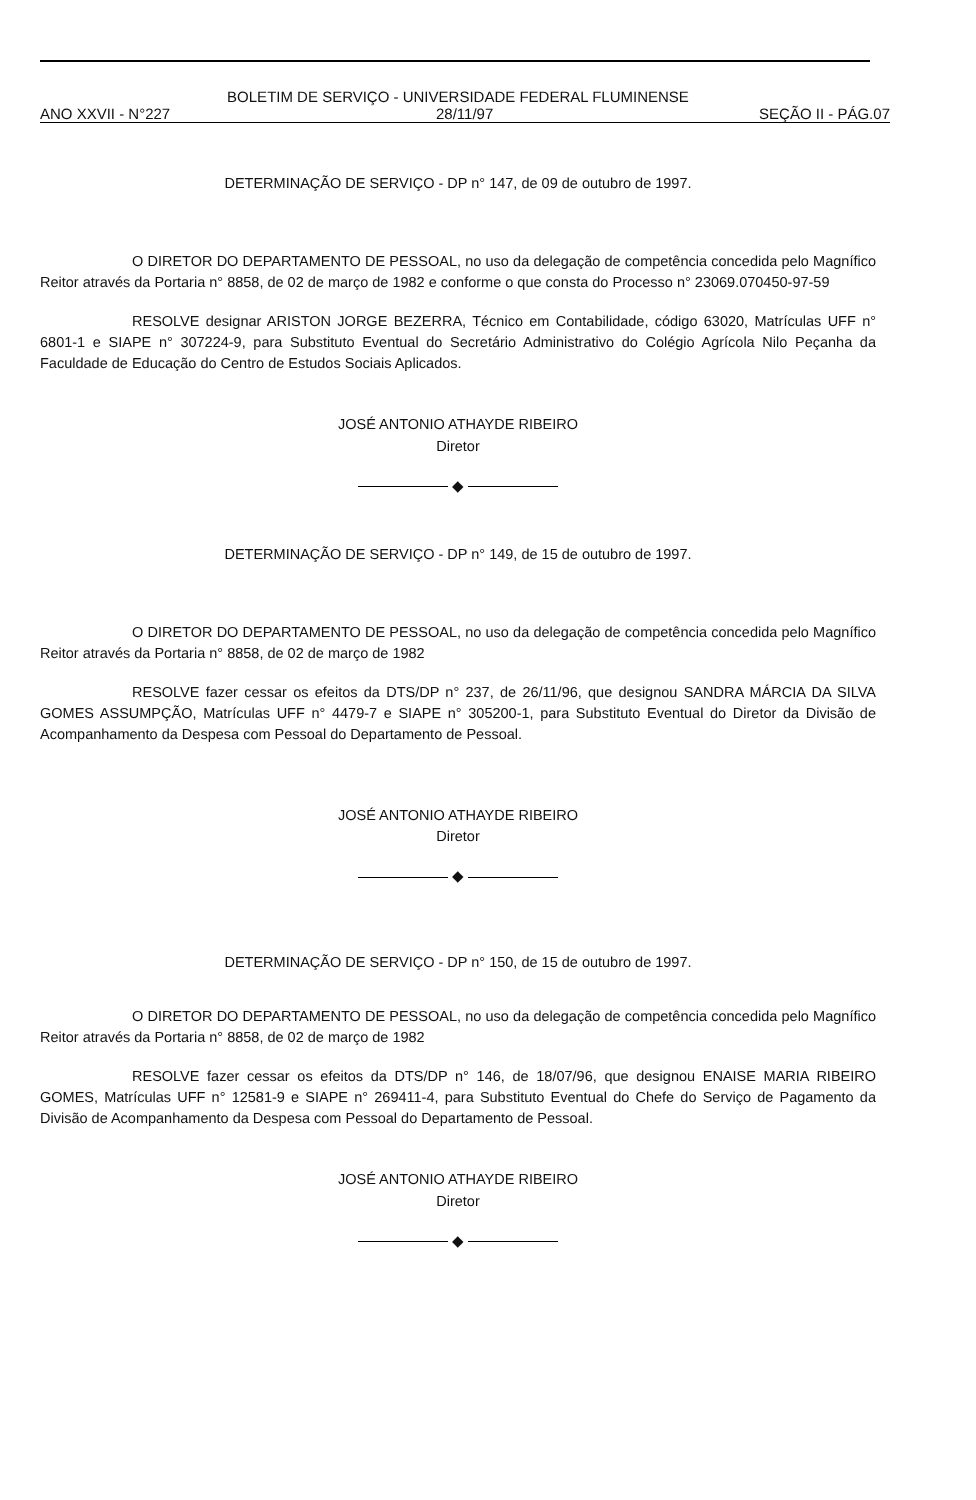BOLETIM DE SERVIÇO - UNIVERSIDADE FEDERAL FLUMINENSE
ANO XXVII - N°227 28/11/97 SEÇÃO II - PÁG.07
DETERMINAÇÃO DE SERVIÇO - DP n° 147, de 09 de outubro de 1997.
O DIRETOR DO DEPARTAMENTO DE PESSOAL, no uso da delegação de competência concedida pelo Magnífico Reitor através da Portaria n° 8858, de 02 de março de 1982 e conforme o que consta do Processo n° 23069.070450-97-59
RESOLVE designar ARISTON JORGE BEZERRA, Técnico em Contabilidade, código 63020, Matrículas UFF n° 6801-1 e SIAPE n° 307224-9, para Substituto Eventual do Secretário Administrativo do Colégio Agrícola Nilo Peçanha da Faculdade de Educação do Centro de Estudos Sociais Aplicados.
JOSÉ ANTONIO ATHAYDE RIBEIRO
Diretor
◆
DETERMINAÇÃO DE SERVIÇO - DP n° 149, de 15 de outubro de 1997.
O DIRETOR DO DEPARTAMENTO DE PESSOAL, no uso da delegação de competência concedida pelo Magnífico Reitor através da Portaria n° 8858, de 02 de março de 1982
RESOLVE fazer cessar os efeitos da DTS/DP n° 237, de 26/11/96, que designou SANDRA MÁRCIA DA SILVA GOMES ASSUMPÇÃO, Matrículas UFF n° 4479-7 e SIAPE n° 305200-1, para Substituto Eventual do Diretor da Divisão de Acompanhamento da Despesa com Pessoal do Departamento de Pessoal.
JOSÉ ANTONIO ATHAYDE RIBEIRO
Diretor
◆
DETERMINAÇÃO DE SERVIÇO - DP n° 150, de 15 de outubro de 1997.
O DIRETOR DO DEPARTAMENTO DE PESSOAL, no uso da delegação de competência concedida pelo Magnífico Reitor através da Portaria n° 8858, de 02 de março de 1982
RESOLVE fazer cessar os efeitos da DTS/DP n° 146, de 18/07/96, que designou ENAISE MARIA RIBEIRO GOMES, Matrículas UFF n° 12581-9 e SIAPE n° 269411-4, para Substituto Eventual do Chefe do Serviço de Pagamento da Divisão de Acompanhamento da Despesa com Pessoal do Departamento de Pessoal.
JOSÉ ANTONIO ATHAYDE RIBEIRO
Diretor
◆